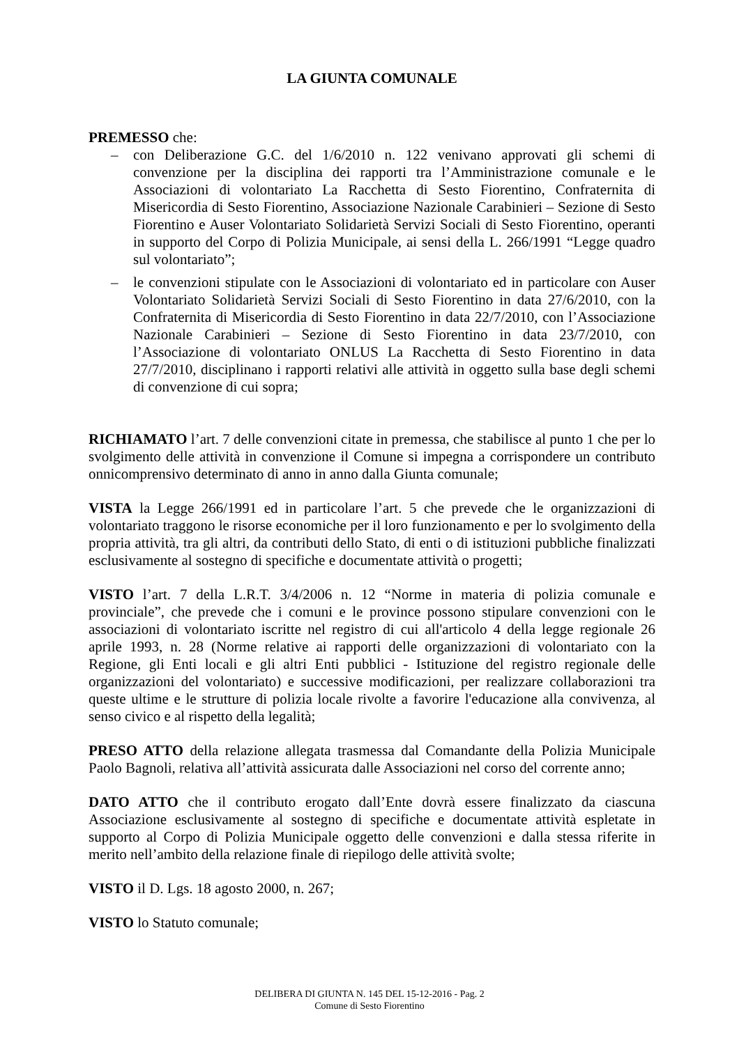LA GIUNTA COMUNALE
PREMESSO che:
– con Deliberazione G.C. del 1/6/2010 n. 122 venivano approvati gli schemi di convenzione per la disciplina dei rapporti tra l’Amministrazione comunale e le Associazioni di volontariato La Racchetta di Sesto Fiorentino, Confraternita di Misericordia di Sesto Fiorentino, Associazione Nazionale Carabinieri – Sezione di Sesto Fiorentino e Auser Volontariato Solidarietà Servizi Sociali di Sesto Fiorentino, operanti in supporto del Corpo di Polizia Municipale, ai sensi della L. 266/1991 “Legge quadro sul volontariato”;
– le convenzioni stipulate con le Associazioni di volontariato ed in particolare con Auser Volontariato Solidarietà Servizi Sociali di Sesto Fiorentino in data 27/6/2010, con la Confraternita di Misericordia di Sesto Fiorentino in data 22/7/2010, con l’Associazione Nazionale Carabinieri – Sezione di Sesto Fiorentino in data 23/7/2010, con l’Associazione di volontariato ONLUS La Racchetta di Sesto Fiorentino in data 27/7/2010, disciplinano i rapporti relativi alle attività in oggetto sulla base degli schemi di convenzione di cui sopra;
RICHIAMATO l’art. 7 delle convenzioni citate in premessa, che stabilisce al punto 1 che per lo svolgimento delle attività in convenzione il Comune si impegna a corrispondere un contributo onnicomprensivo determinato di anno in anno dalla Giunta comunale;
VISTA la Legge 266/1991 ed in particolare l’art. 5 che prevede che le organizzazioni di volontariato traggono le risorse economiche per il loro funzionamento e per lo svolgimento della propria attività, tra gli altri, da contributi dello Stato, di enti o di istituzioni pubbliche finalizzati esclusivamente al sostegno di specifiche e documentate attività o progetti;
VISTO l’art. 7 della L.R.T. 3/4/2006 n. 12 “Norme in materia di polizia comunale e provinciale”, che prevede che i comuni e le province possono stipulare convenzioni con le associazioni di volontariato iscritte nel registro di cui all'articolo 4 della legge regionale 26 aprile 1993, n. 28 (Norme relative ai rapporti delle organizzazioni di volontariato con la Regione, gli Enti locali e gli altri Enti pubblici - Istituzione del registro regionale delle organizzazioni del volontariato) e successive modificazioni, per realizzare collaborazioni tra queste ultime e le strutture di polizia locale rivolte a favorire l'educazione alla convivenza, al senso civico e al rispetto della legalità;
PRESO ATTO della relazione allegata trasmessa dal Comandante della Polizia Municipale Paolo Bagnoli, relativa all’attività assicurata dalle Associazioni nel corso del corrente anno;
DATO ATTO che il contributo erogato dall’Ente dovrà essere finalizzato da ciascuna Associazione esclusivamente al sostegno di specifiche e documentate attività espletate in supporto al Corpo di Polizia Municipale oggetto delle convenzioni e dalla stessa riferite in merito nell’ambito della relazione finale di riepilogo delle attività svolte;
VISTO il D. Lgs. 18 agosto 2000, n. 267;
VISTO lo Statuto comunale;
DELIBERA DI GIUNTA N. 145 DEL 15-12-2016 - Pag. 2
Comune di Sesto Fiorentino